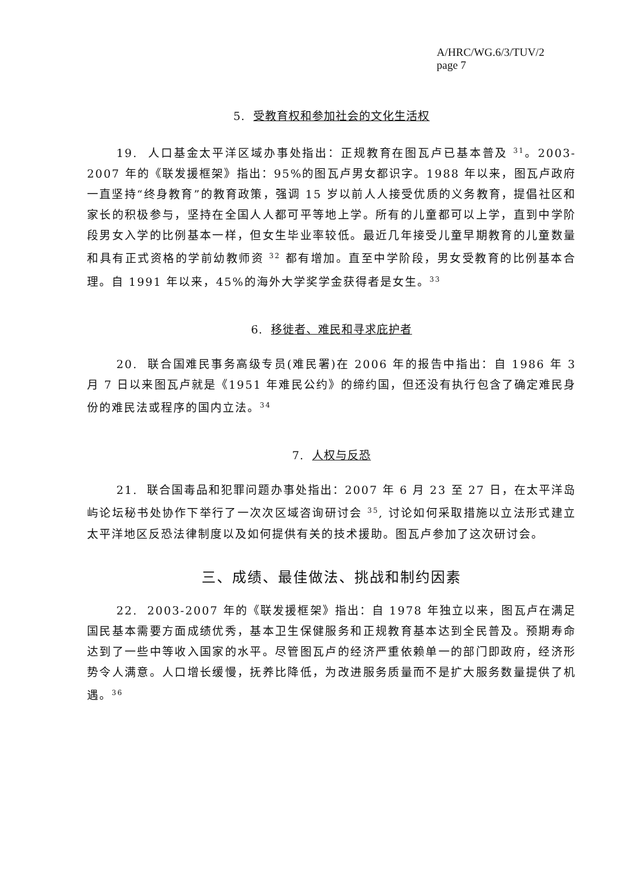A/HRC/WG.6/3/TUV/2
page 7
5. 受教育权和参加社会的文化生活权
19. 人口基金太平洋区域办事处指出：正规教育在图瓦卢已基本普及 <sup>31</sup>。2003-2007 年的《联发援框架》指出：95%的图瓦卢男女都识字。1988 年以来，图瓦卢政府一直坚持“终身教育”的教育政策，强调 15 岁以前人人接受优质的义务教育，提倡社区和家长的积极参与，坚持在全国人人都可平等地上学。所有的儿童都可以上学，直到中学阶段男女入学的比例基本一样，但女生毕业率较低。最近几年接受儿童早期教育的儿童数量和具有正式资格的学前幼教师资 <sup>32</sup> 都有增加。直至中学阶段，男女受教育的比例基本合理。自 1991 年以来，45%的海外大学奖学金获得者是女生。<sup>33</sup>
6. 移徙者、难民和寻求庇护者
20. 联合国难民事务高级专员(难民署)在 2006 年的报告中指出：自 1986 年 3 月 7 日以来图瓦卢就是《1951 年难民公约》的缔约国，但还没有执行包含了确定难民身份的难民法或程序的国内立法。<sup>34</sup>
7. 人权与反恐
21. 联合国毒品和犯罪问题办事处指出：2007 年 6 月 23 至 27 日，在太平洋岛屿论坛秘书处协作下举行了一次次区域咨询研讨会 <sup>35</sup>, 讨论如何采取措施以立法形式建立太平洋地区反恐法律制度以及如何提供有关的技术援助。图瓦卢参加了这次研讨会。
三、成绩、最佳做法、挑战和制约因素
22. 2003-2007 年的《联发援框架》指出：自 1978 年独立以来，图瓦卢在满足国民基本需要方面成绩优秀，基本卫生保健服务和正规教育基本达到全民普及。预期寿命达到了一些中等收入国家的水平。尽管图瓦卢的经济严重依赖单一的部门即政府，经济形势令人满意。人口增长缓慢，抚养比降低，为改进服务质量而不是扩大服务数量提供了机遇。<sup>36</sup>